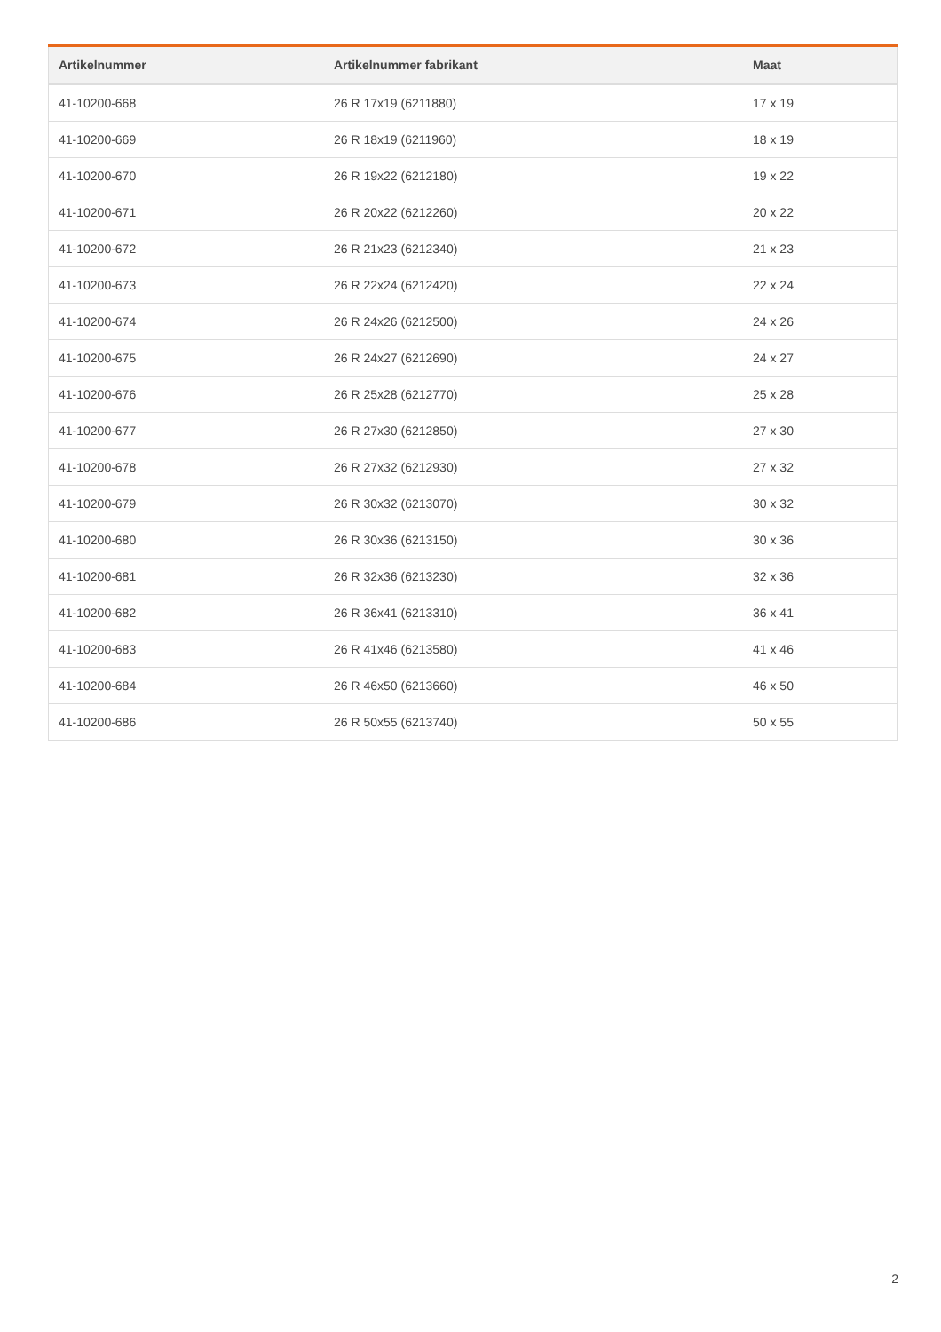| Artikelnummer | Artikelnummer fabrikant | Maat |
| --- | --- | --- |
| 41-10200-668 | 26 R 17x19 (6211880) | 17 x 19 |
| 41-10200-669 | 26 R 18x19 (6211960) | 18 x 19 |
| 41-10200-670 | 26 R 19x22 (6212180) | 19 x 22 |
| 41-10200-671 | 26 R 20x22 (6212260) | 20 x 22 |
| 41-10200-672 | 26 R 21x23 (6212340) | 21 x 23 |
| 41-10200-673 | 26 R 22x24 (6212420) | 22 x 24 |
| 41-10200-674 | 26 R 24x26 (6212500) | 24 x 26 |
| 41-10200-675 | 26 R 24x27 (6212690) | 24 x 27 |
| 41-10200-676 | 26 R 25x28 (6212770) | 25 x 28 |
| 41-10200-677 | 26 R 27x30 (6212850) | 27 x 30 |
| 41-10200-678 | 26 R 27x32 (6212930) | 27 x 32 |
| 41-10200-679 | 26 R 30x32 (6213070) | 30 x 32 |
| 41-10200-680 | 26 R 30x36 (6213150) | 30 x 36 |
| 41-10200-681 | 26 R 32x36 (6213230) | 32 x 36 |
| 41-10200-682 | 26 R 36x41 (6213310) | 36 x 41 |
| 41-10200-683 | 26 R 41x46 (6213580) | 41 x 46 |
| 41-10200-684 | 26 R 46x50 (6213660) | 46 x 50 |
| 41-10200-686 | 26 R 50x55 (6213740) | 50 x 55 |
2